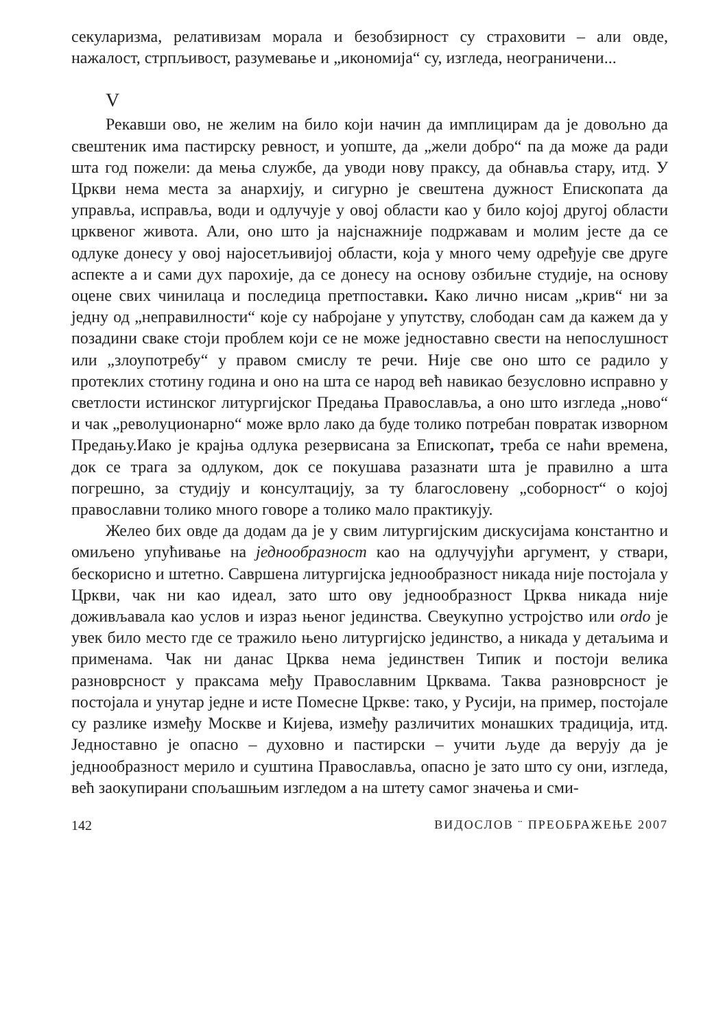секуларизма, релативизам морала и безобзирност су страховити – али овде, нажалост, стрпљивост, разумевање и „икономија“ су, изгледа, неограничени...
V
Рекавши ово, не желим на било који начин да имплицирам да је довољно да свештеник има пастирску ревност, и уопште, да „жели добро“ па да може да ради шта год пожели: да мења службе, да уводи нову праксу, да обнавља стару, итд. У Цркви нема места за анархију, и сигурно је свештена дужност Епископата да управља, исправља, води и одлучује у овој области као у било којој другој области црквеног живота. Али, оно што ја најснажније подржавам и молим јесте да се одлуке донесу у овој најосетљивијој области, која у много чему одређује све друге аспекте а и сами дух парохије, да се донесу на основу озбиљне студије, на основу оцене свих чинилаца и последица претпоставки. Како лично нисам „крив“ ни за једну од „неправилности“ које су набројане у упутству, слободан сам да кажем да у позадини сваке стоји проблем који се не може једноставно свести на непослушност или „злоупотребу“ у правом смислу те речи. Није све оно што се радило у протеклих стотину година и оно на шта се народ већ навикао безусловно исправно у светлости истинског литургијског Предања Православља, а оно што изгледа „ново“ и чак „револуционарно“ може врло лако да буде толико потребан повратак изворном Предању.Иако је крајња одлука резервисана за Епископат, треба се наћи времена, док се трага за одлуком, док се покушава разазнати шта је правилно а шта погрешно, за студију и консултацију, за ту благословену „соборност“ о којој православни толико много говоре а толико мало практикују.
Желео бих овде да додам да је у свим литургијским дискусијама константно и омиљено упућивање на једнообразност као на одлучујући аргумент, у ствари, бескорисно и штетно. Савршена литургијска једнообразност никада није постојала у Цркви, чак ни као идеал, зато што ову једнообразност Црква никада није доживљавала као услов и израз њеног јединства. Свеукупно устројство или ordo је увек било место где се тражило њено литургијско јединство, а никада у детаљима и применама. Чак ни данас Црква нема јединствен Типик и постоји велика разноврсност у праксама међу Православним Црквама. Таква разноврсност је постојала и унутар једне и исте Помесне Цркве: тако, у Русији, на пример, постојале су разлике између Москве и Кијева, између различитих монашких традиција, итд. Једноставно је опасно – духовно и пастирски – учити људе да верују да је једнообразност мерило и суштина Православља, опасно је зато што су они, изгледа, већ заокупирани спољашњим изгледом а на штету самог значења и сми-
142 ВИДОСЛОВ ¨ ПРЕОБРАЖЕЊЕ 2007